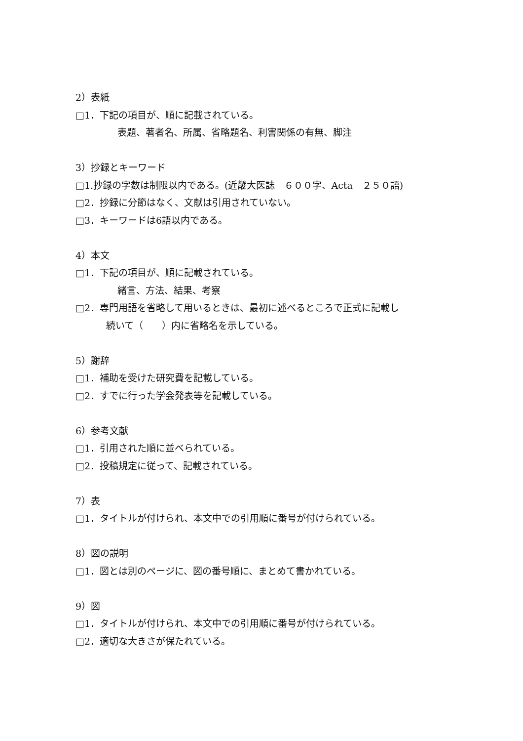2）表紙
□1．下記の項目が、順に記載されている。
表題、著者名、所属、省略題名、利害関係の有無、脚注
3）抄録とキーワード
□1.抄録の字数は制限以内である。(近畿大医誌　６００字、Acta　２５０語)
□2．抄録に分節はなく、文献は引用されていない。
□3．キーワードは6語以内である。
4）本文
□1．下記の項目が、順に記載されている。
緒言、方法、結果、考察
□2．専門用語を省略して用いるときは、最初に述べるところで正式に記載し
続いて（　　）内に省略名を示している。
5）謝辞
□1．補助を受けた研究費を記載している。
□2．すでに行った学会発表等を記載している。
6）参考文献
□1．引用された順に並べられている。
□2．投稿規定に従って、記載されている。
7）表
□1．タイトルが付けられ、本文中での引用順に番号が付けられている。
8）図の説明
□1．図とは別のページに、図の番号順に、まとめて書かれている。
9）図
□1．タイトルが付けられ、本文中での引用順に番号が付けられている。
□2．適切な大きさが保たれている。